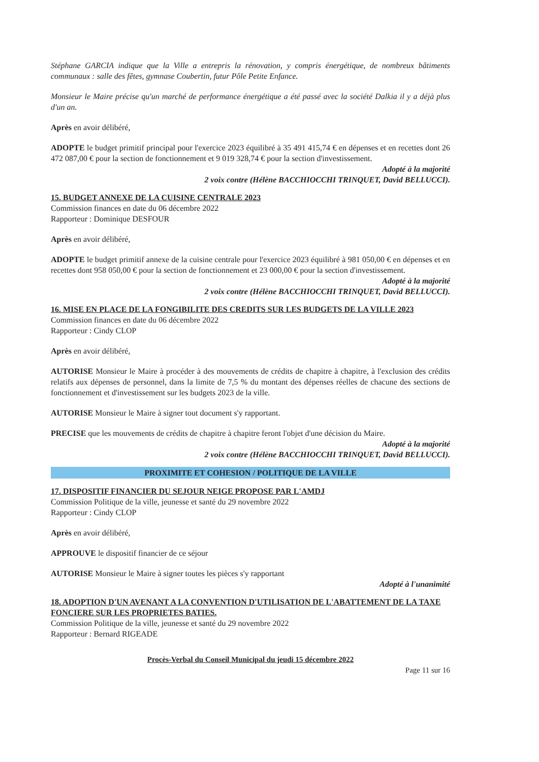Stéphane GARCIA indique que la Ville a entrepris la rénovation, y compris énergétique, de nombreux bâtiments communaux : salle des fêtes, gymnase Coubertin, futur Pôle Petite Enfance.
Monsieur le Maire précise qu'un marché de performance énergétique a été passé avec la société Dalkia il y a déjà plus d'un an.
Après en avoir délibéré,
ADOPTE le budget primitif principal pour l'exercice 2023 équilibré à 35 491 415,74 € en dépenses et en recettes dont 26 472 087,00 € pour la section de fonctionnement et 9 019 328,74 € pour la section d'investissement.
Adopté à la majorité
2 voix contre (Hélène BACCHIOCCHI TRINQUET, David BELLUCCI).
15. BUDGET ANNEXE DE LA CUISINE CENTRALE 2023
Commission finances en date du 06 décembre 2022
Rapporteur : Dominique DESFOUR
Après en avoir délibéré,
ADOPTE le budget primitif annexe de la cuisine centrale pour l'exercice 2023 équilibré à 981 050,00 € en dépenses et en recettes dont 958 050,00 € pour la section de fonctionnement et 23 000,00 € pour la section d'investissement.
Adopté à la majorité
2 voix contre (Hélène BACCHIOCCHI TRINQUET, David BELLUCCI).
16. MISE EN PLACE DE LA FONGIBILITE DES CREDITS SUR LES BUDGETS DE LA VILLE 2023
Commission finances en date du 06 décembre 2022
Rapporteur : Cindy CLOP
Après en avoir délibéré,
AUTORISE Monsieur le Maire à procéder à des mouvements de crédits de chapitre à chapitre, à l'exclusion des crédits relatifs aux dépenses de personnel, dans la limite de 7,5 % du montant des dépenses réelles de chacune des sections de fonctionnement et d'investissement sur les budgets 2023 de la ville.
AUTORISE Monsieur le Maire à signer tout document s'y rapportant.
PRECISE que les mouvements de crédits de chapitre à chapitre feront l'objet d'une décision du Maire.
Adopté à la majorité
2 voix contre (Hélène BACCHIOCCHI TRINQUET, David BELLUCCI).
PROXIMITE ET COHESION / POLITIQUE DE LA VILLE
17. DISPOSITIF FINANCIER DU SEJOUR NEIGE PROPOSE PAR L'AMDJ
Commission Politique de la ville, jeunesse et santé du 29 novembre 2022
Rapporteur : Cindy CLOP
Après en avoir délibéré,
APPROUVE le dispositif financier de ce séjour
AUTORISE Monsieur le Maire à signer toutes les pièces s'y rapportant
Adopté à l'unanimité
18. ADOPTION D'UN AVENANT A LA CONVENTION D'UTILISATION DE L'ABATTEMENT DE LA TAXE FONCIERE SUR LES PROPRIETES BATIES.
Commission Politique de la ville, jeunesse et santé du 29 novembre 2022
Rapporteur : Bernard RIGEADE
Procès-Verbal du Conseil Municipal du jeudi 15 décembre 2022
Page 11 sur 16